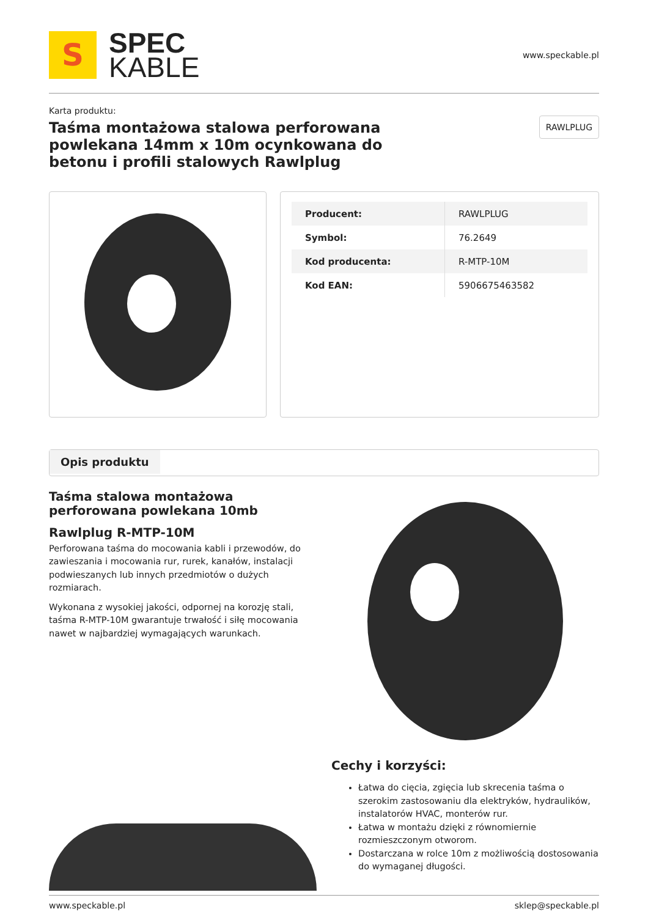S
SPEC
KABLE
www.speckable.pl
Karta produktu:
Taśma montażowa stalowa perforowana powlekana 14mm x 10m ocynkowana do betonu i profili stalowych Rawlplug
RAWLPLUG
| Producent: | RAWLPLUG |
| Symbol: | 76.2649 |
| Kod producenta: | R-MTP-10M |
| Kod EAN: | 5906675463582 |
Opis produktu
Taśma stalowa montażowa perforowana powlekana 10mb
Rawlplug R-MTP-10M
Perforowana taśma do mocowania kabli i przewodów, do zawieszania i mocowania rur, rurek, kanałów, instalacji podwieszanych lub innych przedmiotów o dużych rozmiarach.
Wykonana z wysokiej jakości, odpornej na korozję stali, taśma R-MTP-10M gwarantuje trwałość i siłę mocowania nawet w najbardziej wymagających warunkach.
Cechy i korzyści:
Łatwa do cięcia, zgięcia lub skrecenia taśma o szerokim zastosowaniu dla elektryków, hydraulików, instalatorów HVAC, monterów rur.
Łatwa w montażu dzięki z równomiernie rozmieszczonym otworom.
Dostarczana w rolce 10m z możliwością dostosowania do wymaganej długości.
www.speckable.pl sklep@speckable.pl